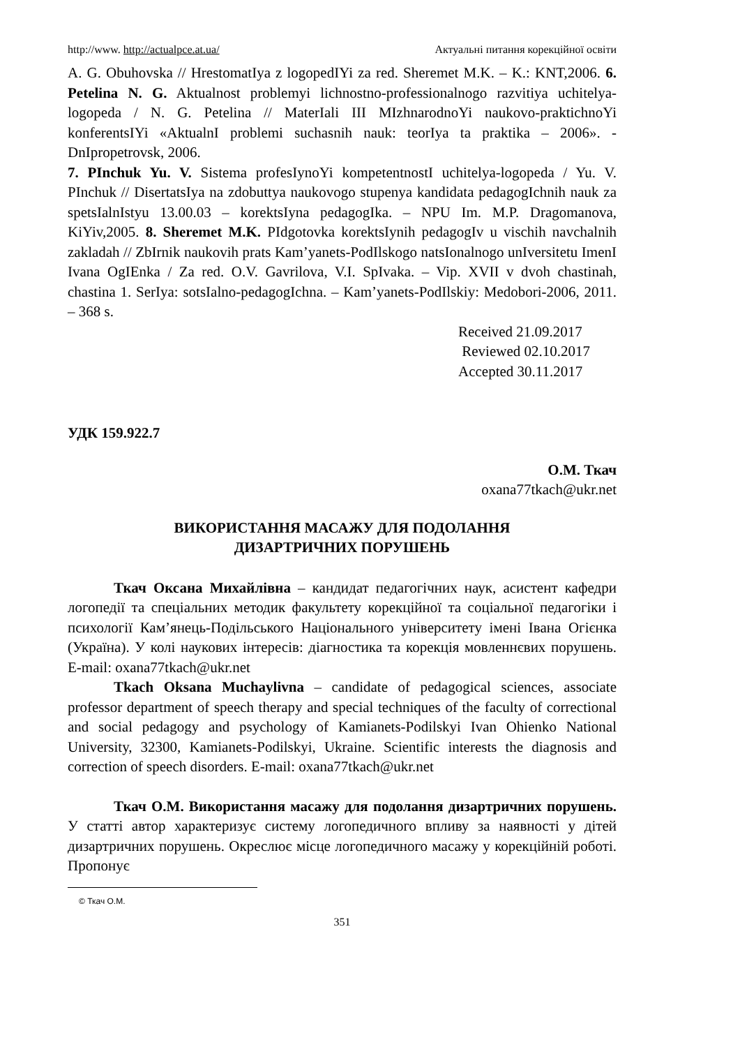http://www. http://actualpce.at.ua/ Актуальні питання корекційної освіти
A. G. Obuhovska // HrestomatIya z logopedIYi za red. Sheremet M.K. – K.: KNT,2006. 6. Petelina N. G. Aktualnost problemyi lichnostno-professionalnogo razvitiya uchitelya-logopeda / N. G. Petelina // MaterIali III MIzhnarodnoYi naukovo-praktichnoYi konferentsIYi «AktualnI problemi suchasnih nauk: teorIya ta praktika – 2006». - DnIpropetrovsk, 2006.
7. PInchuk Yu. V. Sistema profesIynoYi kompetentnostI uchitelya-logopeda / Yu. V. PInchuk // DisertatsIya na zdobuttya naukovogo stupenya kandidata pedagogIchnih nauk za spetsIalnIstyu 13.00.03 – korektsIyna pedagogIka. – NPU Im. M.P. Dragomanova, KiYiv,2005. 8. Sheremet M.K. PIdgotovka korektsIynih pedagogIv u vischih navchalnih zakladah // ZbIrnik naukovih prats Kam’yanets-PodIlskogo natsIonalnogo unIversitetu ImenI Ivana OgIEnka / Za red. O.V. Gavrilova, V.I. SpIvaka. – Vip. XVII v dvoh chastinah, chastina 1. SerIya: sotsIalno-pedagogIchna. – Kam’yanets-PodIlskiy: Medobori-2006, 2011. – 368 s.
Received 21.09.2017
Reviewed 02.10.2017
Accepted 30.11.2017
УДК 159.922.7
О.М. Ткач
oxana77tkach@ukr.net
ВИКОРИСТАННЯ МАСАЖУ ДЛЯ ПОДОЛАННЯ
ДИЗАРТРИЧНИХ ПОРУШЕНЬ
Ткач Оксана Михайлівна – кандидат педагогічних наук, асистент кафедри логопедії та спеціальних методик факультету корекційної та соціальної педагогіки і психології Кам’янець-Подільського Національного університету імені Івана Огієнка (Україна). У колі наукових інтересів: діагностика та корекція мовленнєвих порушень. E-mail: oxana77tkach@ukr.net
Tkach Oksana Muchaylivna – candidate of pedagogical sciences, associate professor department of speech therapy and special techniques of the faculty of correctional and social pedagogy and psychology of Kamianets-Podilskyi Ivan Ohienko National University, 32300, Kamianets-Podilskyi, Ukraine. Scientific interests the diagnosis and correction of speech disorders. E-mail: oxana77tkach@ukr.net
Ткач О.М. Використання масажу для подолання дизартричних порушень. У статті автор характеризує систему логопедичного впливу за наявності у дітей дизартричних порушень. Окреслює місце логопедичного масажу у корекційній роботі. Пропонує
© Ткач О.М.
351